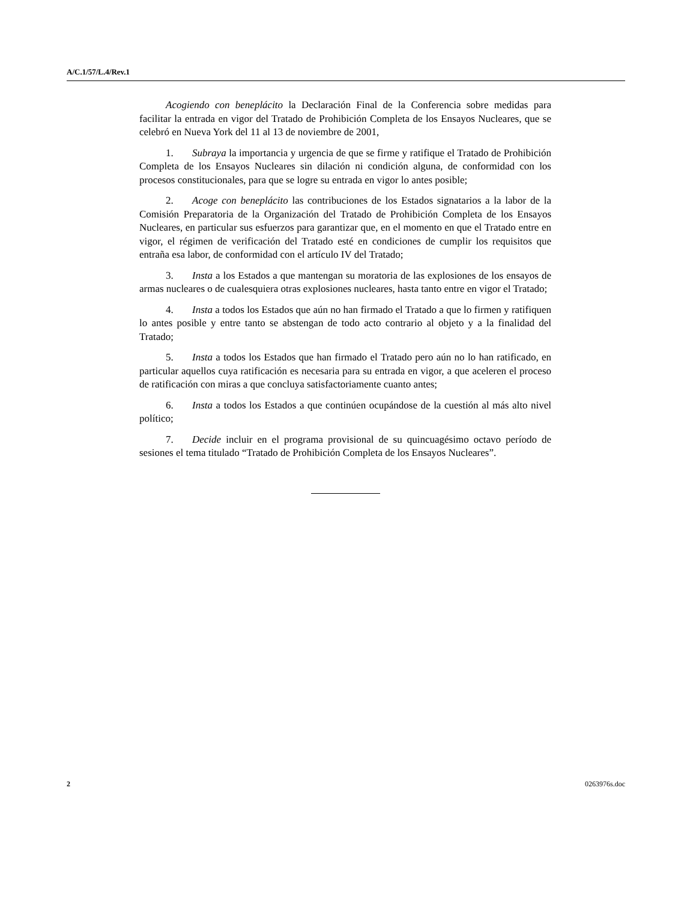A/C.1/57/L.4/Rev.1
Acogiendo con beneplácito la Declaración Final de la Conferencia sobre medidas para facilitar la entrada en vigor del Tratado de Prohibición Completa de los Ensayos Nucleares, que se celebró en Nueva York del 11 al 13 de noviembre de 2001,
1. Subraya la importancia y urgencia de que se firme y ratifique el Tratado de Prohibición Completa de los Ensayos Nucleares sin dilación ni condición alguna, de conformidad con los procesos constitucionales, para que se logre su entrada en vigor lo antes posible;
2. Acoge con beneplácito las contribuciones de los Estados signatarios a la labor de la Comisión Preparatoria de la Organización del Tratado de Prohibición Completa de los Ensayos Nucleares, en particular sus esfuerzos para garantizar que, en el momento en que el Tratado entre en vigor, el régimen de verificación del Tratado esté en condiciones de cumplir los requisitos que entraña esa labor, de conformidad con el artículo IV del Tratado;
3. Insta a los Estados a que mantengan su moratoria de las explosiones de los ensayos de armas nucleares o de cualesquiera otras explosiones nucleares, hasta tanto entre en vigor el Tratado;
4. Insta a todos los Estados que aún no han firmado el Tratado a que lo firmen y ratifiquen lo antes posible y entre tanto se abstengan de todo acto contrario al objeto y a la finalidad del Tratado;
5. Insta a todos los Estados que han firmado el Tratado pero aún no lo han ratificado, en particular aquellos cuya ratificación es necesaria para su entrada en vigor, a que aceleren el proceso de ratificación con miras a que concluya satisfactoriamente cuanto antes;
6. Insta a todos los Estados a que continúen ocupándose de la cuestión al más alto nivel político;
7. Decide incluir en el programa provisional de su quincuagésimo octavo período de sesiones el tema titulado “Tratado de Prohibición Completa de los Ensayos Nucleares”.
2 0263976s.doc